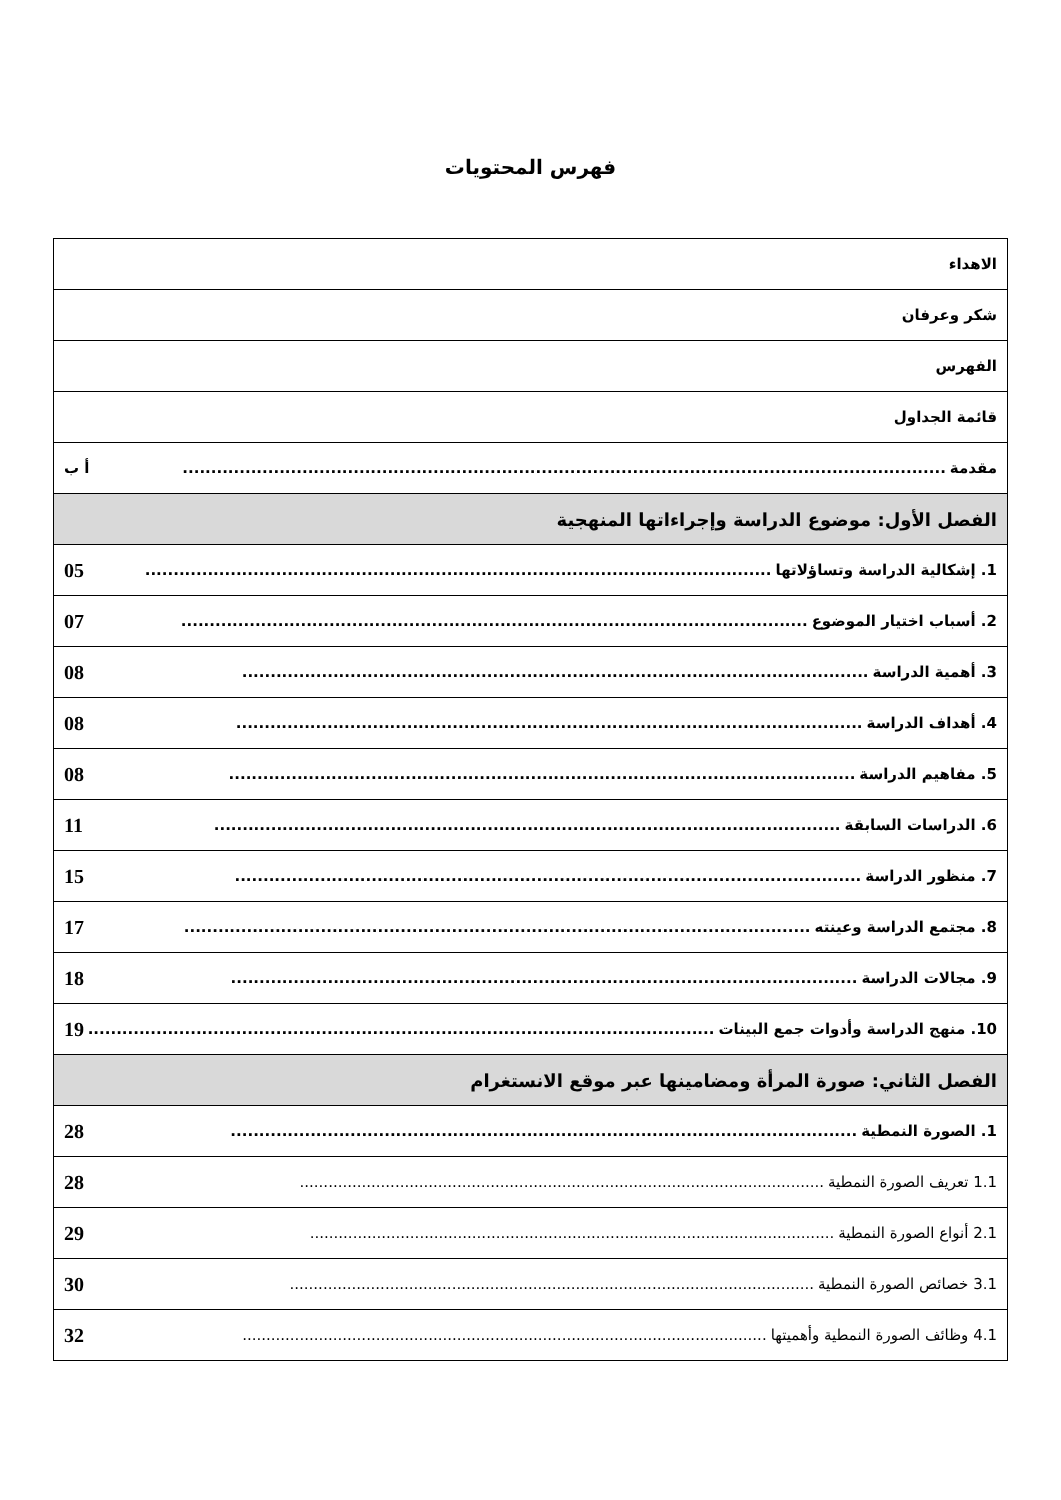فهرس المحتويات
| الاهداء |
| شكر وعرفان |
| الفهرس |
| قائمة الجداول |
| مقدمة ...................................................................................................................................... أ ب |
| الفصل الأول: موضوع الدراسة وإجراءاتها المنهجية |
| 1. إشكالية الدراسة وتساؤلاتها .............................................................................................................. 05 |
| 2. أسباب اختيار الموضوع .............................................................................................................. 07 |
| 3. أهمية الدراسة .............................................................................................................. 08 |
| 4. أهداف الدراسة .............................................................................................................. 08 |
| 5. مفاهيم الدراسة .............................................................................................................. 08 |
| 6. الدراسات السابقة .............................................................................................................. 11 |
| 7. منظور الدراسة .............................................................................................................. 15 |
| 8. مجتمع الدراسة وعينته .............................................................................................................. 17 |
| 9. مجالات الدراسة .............................................................................................................. 18 |
| 10. منهج الدراسة وأدوات جمع البينات .............................................................................................................. 19 |
| الفصل الثاني: صورة المرأة ومضامينها عبر موقع الانستغرام |
| 1. الصورة النمطية .............................................................................................................. 28 |
| 1.1 تعريف الصورة النمطية .............................................................................................................. 28 |
| 2.1 أنواع الصورة النمطية .............................................................................................................. 29 |
| 3.1 خصائص الصورة النمطية .............................................................................................................. 30 |
| 4.1 وظائف الصورة النمطية وأهميتها .............................................................................................................. 32 |